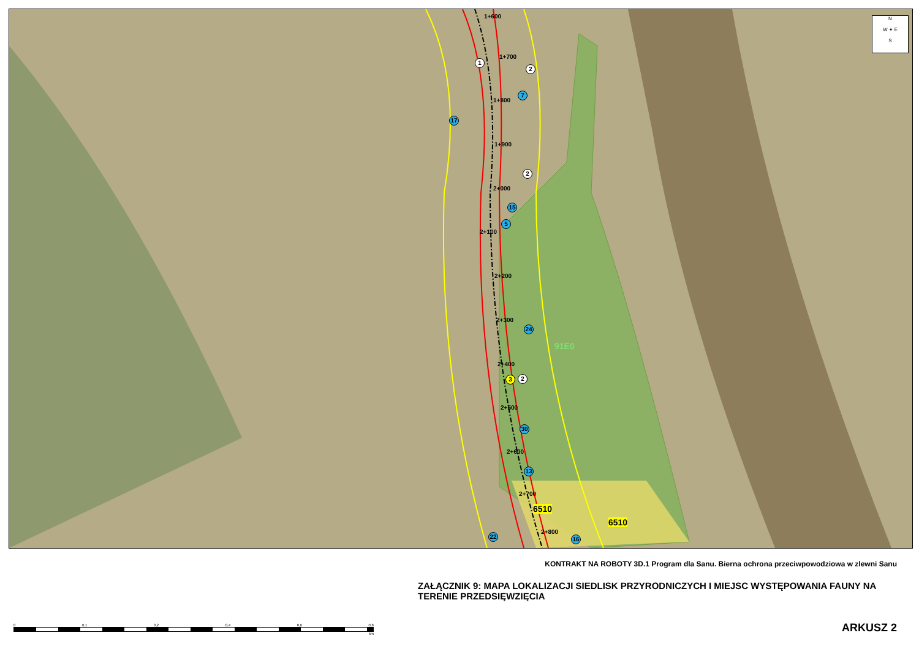N
W ✦ E
S
1+600
1+700
1+800
1+900
2+000
2+100
2+200
2+300
2+400
2+500
2+600
2+700
2+800
1
2
7
17
2
15
5
24
91E0
3 2
30
13
6510
6510
22 16
KONTRAKT NA ROBOTY 3D.1 Program dla Sanu. Bierna ochrona przeciwpowodziowa w zlewni Sanu
ZAŁĄCZNIK 9: MAPA LOKALIZACJI SIEDLISK PRZYRODNICZYCH I MIEJSC WYSTĘPOWANIA FAUNY NA TERENIE PRZEDSIĘWZIĘCIA
0 0,1 0,2 0,4 0,6 0,8
km
ARKUSZ 2